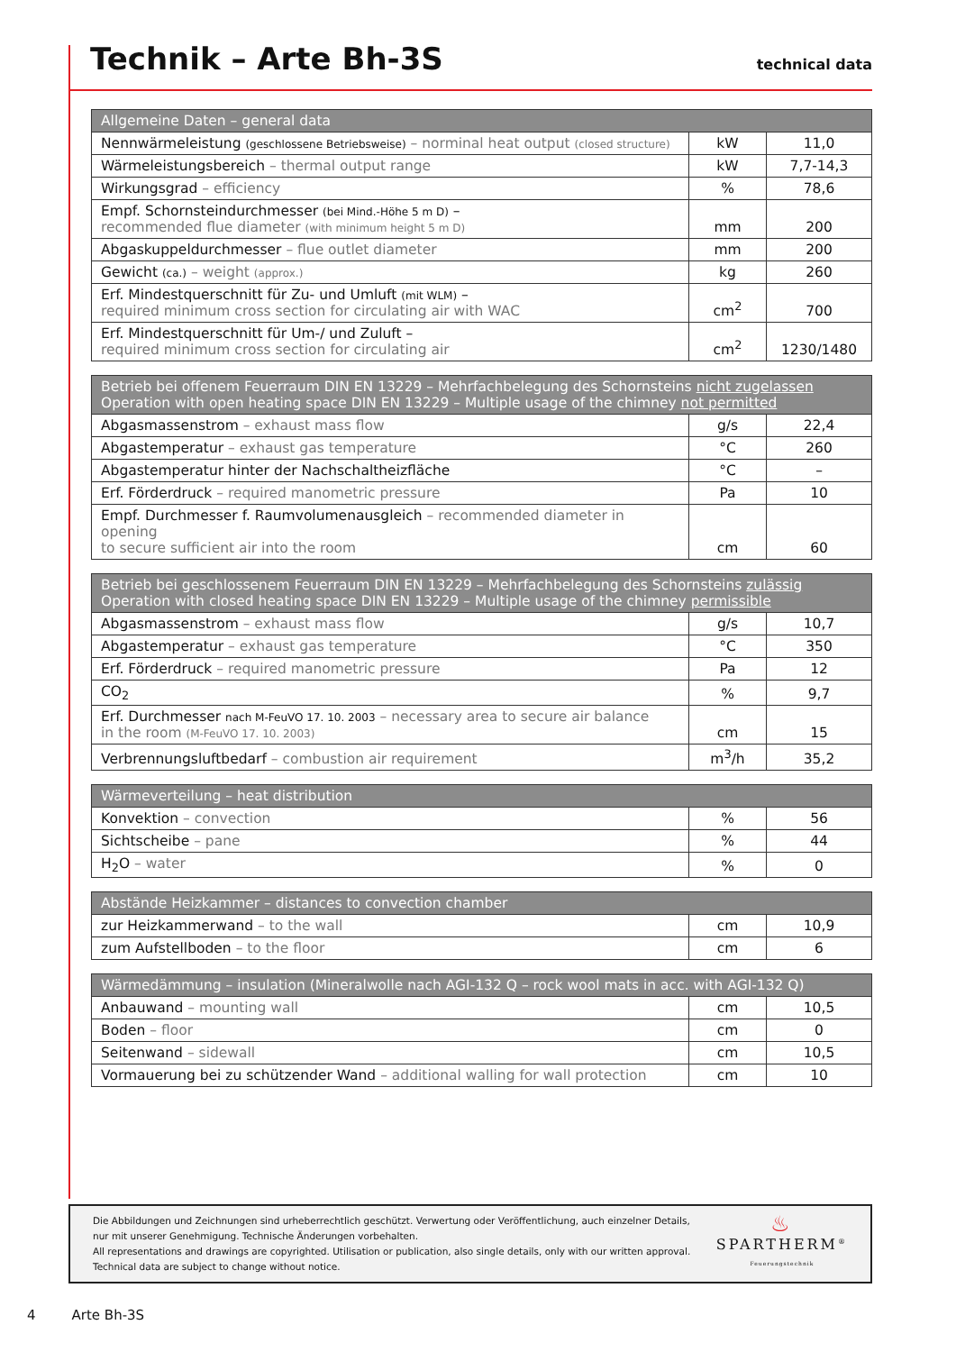Technik – Arte Bh-3S
technical data
| Allgemeine Daten – general data | | |
| --- | --- | --- |
| Nennwärmeleistung (geschlossene Betriebsweise) – norminal heat output (closed structure) | kW | 11,0 |
| Wärmeleistungsbereich – thermal output range | kW | 7,7-14,3 |
| Wirkungsgrad – efficiency | % | 78,6 |
| Empf. Schornsteindurchmesser (bei Mind.-Höhe 5 m D) – recommended flue diameter (with minimum height 5 m D) | mm | 200 |
| Abgaskuppeldurchmesser – flue outlet diameter | mm | 200 |
| Gewicht (ca.) – weight (approx.) | kg | 260 |
| Erf. Mindestquerschnitt für Zu- und Umluft (mit WLM) – required minimum cross section for circulating air with WAC | cm<sup>2</sup> | 700 |
| Erf. Mindestquerschnitt für Um-/ und Zuluft – required minimum cross section for circulating air | cm<sup>2</sup> | 1230/1480 |
| Betrieb bei offenem Feuerraum DIN EN 13229 – Mehrfachbelegung des Schornsteins nicht zugelassen Operation with open heating space DIN EN 13229 – Multiple usage of the chimney not permitted | | |
| --- | --- | --- |
| Abgasmassenstrom – exhaust mass flow | g/s | 22,4 |
| Abgastemperatur – exhaust gas temperature | °C | 260 |
| Abgastemperatur hinter der Nachschaltheizfläche | °C | – |
| Erf. Förderdruck – required manometric pressure | Pa | 10 |
| Empf. Durchmesser f. Raumvolumenausgleich – recommended diameter in opening to secure sufficient air into the room | cm | 60 |
| Betrieb bei geschlossenem Feuerraum DIN EN 13229 – Mehrfachbelegung des Schornsteins zulässig Operation with closed heating space DIN EN 13229 – Multiple usage of the chimney permissible | | |
| --- | --- | --- |
| Abgasmassenstrom – exhaust mass flow | g/s | 10,7 |
| Abgastemperatur – exhaust gas temperature | °C | 350 |
| Erf. Förderdruck – required manometric pressure | Pa | 12 |
| CO<sub>2</sub> | % | 9,7 |
| Erf. Durchmesser nach M-FeuVO 17. 10. 2003 – necessary area to secure air balance in the room (M-FeuVO 17. 10. 2003) | cm | 15 |
| Verbrennungsluftbedarf – combustion air requirement | m<sup>3</sup>/h | 35,2 |
| Wärmeverteilung – heat distribution | | |
| --- | --- | --- |
| Konvektion – convection | % | 56 |
| Sichtscheibe – pane | % | 44 |
| H<sub>2</sub>O – water | % | 0 |
| Abstände Heizkammer – distances to convection chamber | | |
| --- | --- | --- |
| zur Heizkammerwand – to the wall | cm | 10,9 |
| zum Aufstellboden – to the floor | cm | 6 |
| Wärmedämmung – insulation (Mineralwolle nach AGI-132 Q – rock wool mats in acc. with AGI-132 Q) | | |
| --- | --- | --- |
| Anbauwand – mounting wall | cm | 10,5 |
| Boden – floor | cm | 0 |
| Seitenwand – sidewall | cm | 10,5 |
| Vormauerung bei zu schützender Wand – additional walling for wall protection | cm | 10 |
Die Abbildungen und Zeichnungen sind urheberrechtlich geschützt. Verwertung oder Veröffentlichung, auch einzelner Details,
nur mit unserer Genehmigung. Technische Änderungen vorbehalten.
All representations and drawings are copyrighted. Utilisation or publication, also single details, only with our written approval.
Technical data are subject to change without notice.
♨
SPARTHERM<sup>®</sup>
Feuerungstechnik
4 Arte Bh-3S